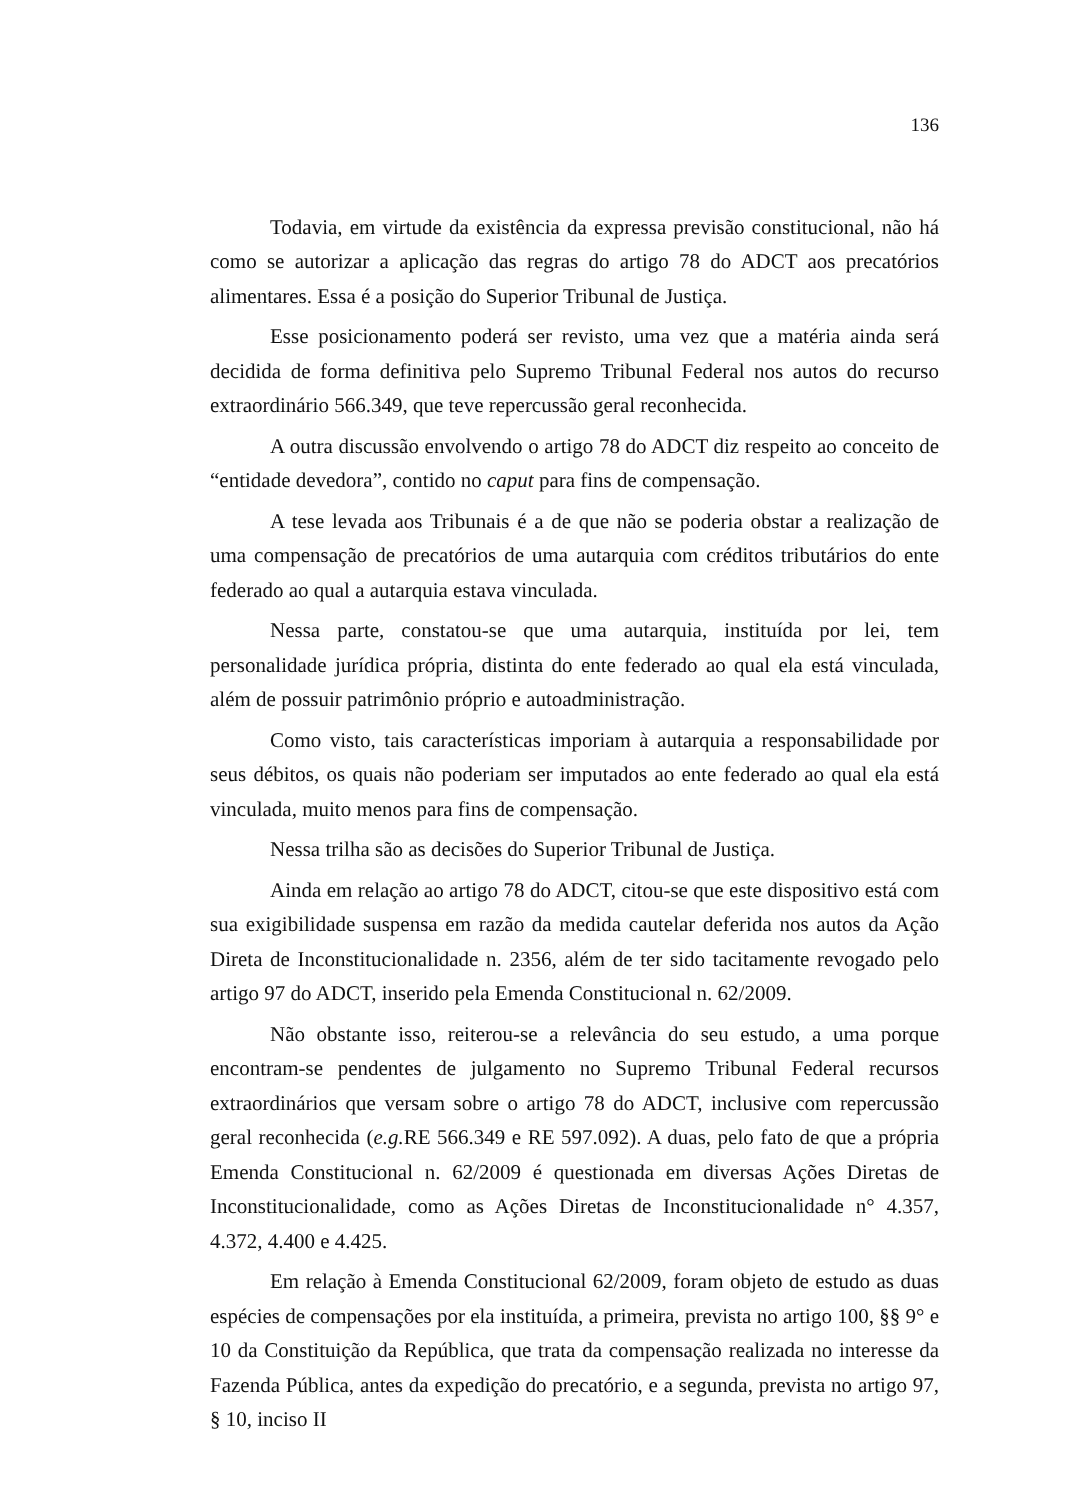136
Todavia, em virtude da existência da expressa previsão constitucional, não há como se autorizar a aplicação das regras do artigo 78 do ADCT aos precatórios alimentares. Essa é a posição do Superior Tribunal de Justiça.
Esse posicionamento poderá ser revisto, uma vez que a matéria ainda será decidida de forma definitiva pelo Supremo Tribunal Federal nos autos do recurso extraordinário 566.349, que teve repercussão geral reconhecida.
A outra discussão envolvendo o artigo 78 do ADCT diz respeito ao conceito de “entidade devedora”, contido no caput para fins de compensação.
A tese levada aos Tribunais é a de que não se poderia obstar a realização de uma compensação de precatórios de uma autarquia com créditos tributários do ente federado ao qual a autarquia estava vinculada.
Nessa parte, constatou-se que uma autarquia, instituída por lei, tem personalidade jurídica própria, distinta do ente federado ao qual ela está vinculada, além de possuir patrimônio próprio e autoadministração.
Como visto, tais características imporiam à autarquia a responsabilidade por seus débitos, os quais não poderiam ser imputados ao ente federado ao qual ela está vinculada, muito menos para fins de compensação.
Nessa trilha são as decisões do Superior Tribunal de Justiça.
Ainda em relação ao artigo 78 do ADCT, citou-se que este dispositivo está com sua exigibilidade suspensa em razão da medida cautelar deferida nos autos da Ação Direta de Inconstitucionalidade n. 2356, além de ter sido tacitamente revogado pelo artigo 97 do ADCT, inserido pela Emenda Constitucional n. 62/2009.
Não obstante isso, reiterou-se a relevância do seu estudo, a uma porque encontram-se pendentes de julgamento no Supremo Tribunal Federal recursos extraordinários que versam sobre o artigo 78 do ADCT, inclusive com repercussão geral reconhecida (e.g. RE 566.349 e RE 597.092). A duas, pelo fato de que a própria Emenda Constitucional n. 62/2009 é questionada em diversas Ações Diretas de Inconstitucionalidade, como as Ações Diretas de Inconstitucionalidade n° 4.357, 4.372, 4.400 e 4.425.
Em relação à Emenda Constitucional 62/2009, foram objeto de estudo as duas espécies de compensações por ela instituída, a primeira, prevista no artigo 100, §§ 9° e 10 da Constituição da República, que trata da compensação realizada no interesse da Fazenda Pública, antes da expedição do precatório, e a segunda, prevista no artigo 97, § 10, inciso II